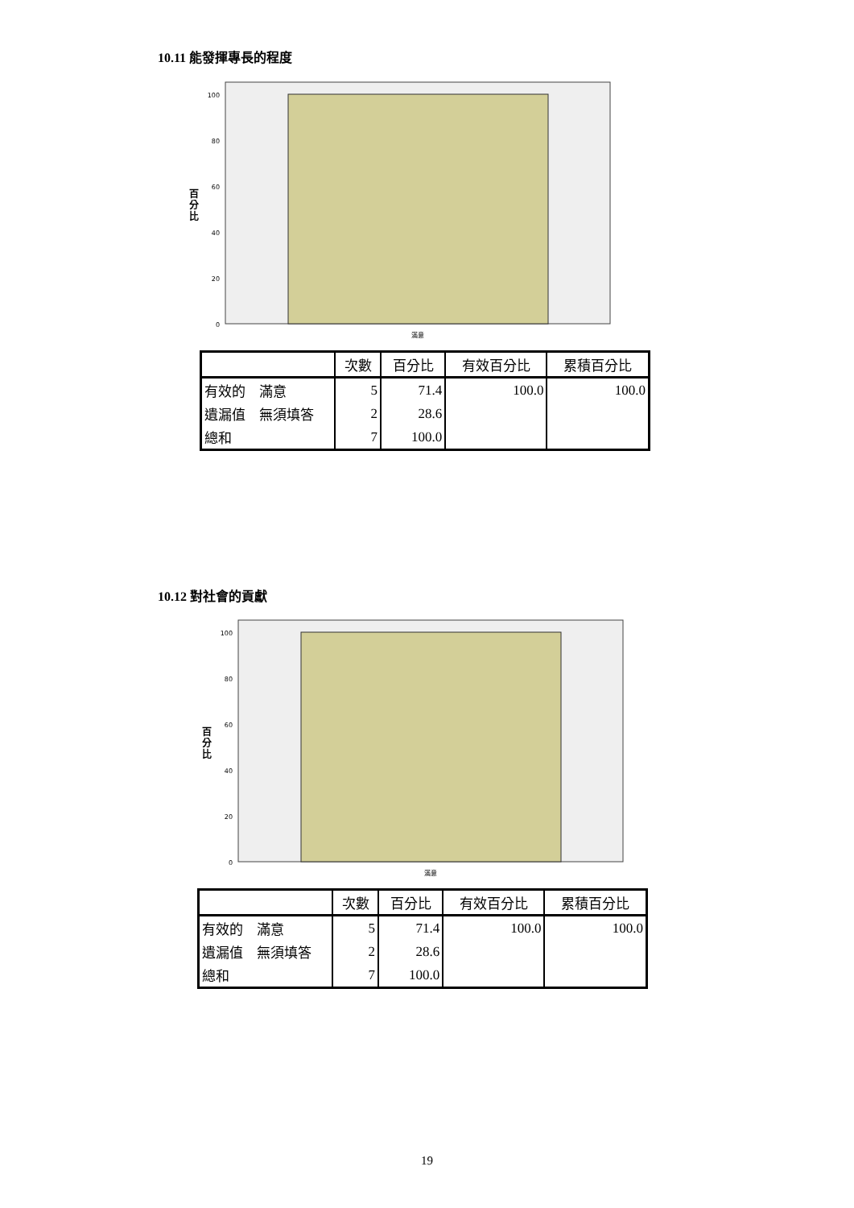10.11 能發揮專長的程度
100
80
60
40
20
0
滿意
百
分
比
| | 次數 | 百分比 | 有效百分比 | 累積百分比 |
| --- | --- | --- | --- | --- |
| 有效的 滿意 | 5 | 71.4 | 100.0 | 100.0 |
| 遺漏值 無須填答 | 2 | 28.6 | | |
| 總和 | 7 | 100.0 | | |
10.12 對社會的貢獻
100
80
60
40
20
0
滿意
百
分
比
| | 次數 | 百分比 | 有效百分比 | 累積百分比 |
| --- | --- | --- | --- | --- |
| 有效的 滿意 | 5 | 71.4 | 100.0 | 100.0 |
| 遺漏值 無須填答 | 2 | 28.6 | | |
| 總和 | 7 | 100.0 | | |
19